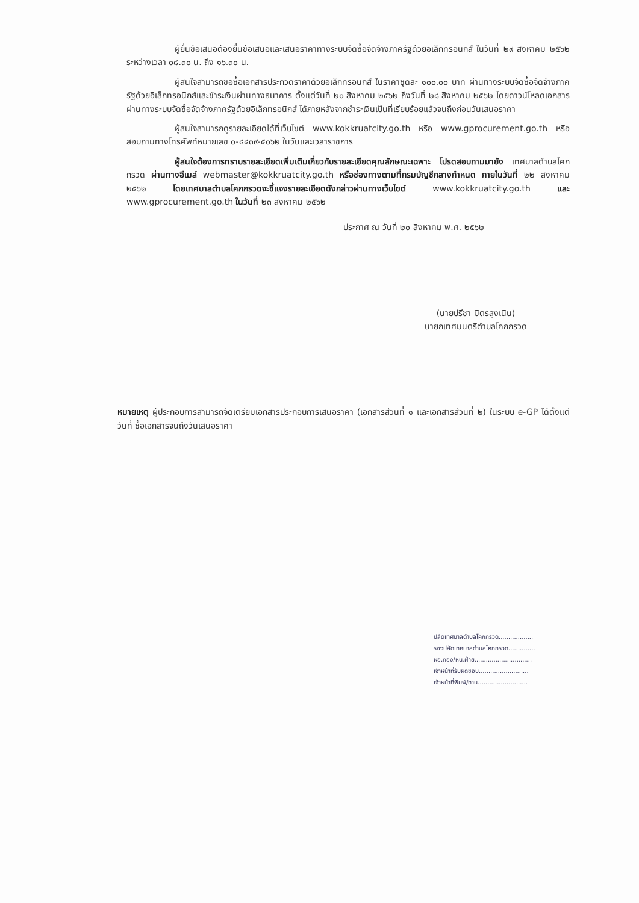ผู้ยื่นข้อเสนอต้องยื่นข้อเสนอและเสนอราคาทางระบบจัดซื้อจัดจ้างภาครัฐด้วยอิเล็กทรอนิกส์ ในวันที่ ๒๙ สิงหาคม ๒๕๖๒ ระหว่างเวลา ๐๘.๓๐ น. ถึง ๑๖.๓๐ น.
ผู้สนใจสามารถขอซื้อเอกสารประกวดราคาด้วยอิเล็กทรอนิกส์ ในราคาชุดละ ๑๐๐.๐๐ บาท ผ่านทางระบบจัดซื้อจัดจ้างภาครัฐด้วยอิเล็กทรอนิกส์และชำระเงินผ่านทางธนาคาร ตั้งแต่วันที่ ๒๐ สิงหาคม ๒๕๖๒ ถึงวันที่ ๒๘ สิงหาคม ๒๕๖๒ โดยดาวน์โหลดเอกสารผ่านทางระบบจัดซื้อจัดจ้างภาครัฐด้วยอิเล็กทรอนิกส์ ได้ภายหลังจากชำระเงินเป็นที่เรียบร้อยแล้วจนถึงก่อนวันเสนอราคา
ผู้สนใจสามารถดูรายละเอียดได้ที่เว็บไซต์ www.kokkruatcity.go.th หรือ www.gprocurement.go.th หรือสอบถามทางโทรศัพท์หมายเลข ๐-๔๔๓๙-๕๐๖๒ ในวันและเวลาราชการ
ผู้สนใจต้องการทราบรายละเอียดเพิ่มเติมเกี่ยวกับรายละเอียดคุณลักษณะเฉพาะ โปรดสอบถามมายัง เทศบาลตำบลโคกกรวด ผ่านทางอีเมล์ webmaster@kokkruatcity.go.th หรือช่องทางตามที่กรมบัญชีกลางกำหนด ภายในวันที่ ๒๒ สิงหาคม ๒๕๖๒ โดยเทศบาลตำบลโคกกรวดจะชี้แจงรายละเอียดดังกล่าวผ่านทางเว็บไซต์ www.kokkruatcity.go.th และ www.gprocurement.go.th ในวันที่ ๒๓ สิงหาคม ๒๕๖๒
ประกาศ ณ วันที่ ๒๐ สิงหาคม พ.ศ. ๒๕๖๒
(นายปรีชา มิตรสูงเนิน)
นายกเทศมนตรีตำบลโคกกรวด
หมายเหตุ ผู้ประกอบการสามารถจัดเตรียมเอกสารประกอบการเสนอราคา (เอกสารส่วนที่ ๑ และเอกสารส่วนที่ ๒) ในระบบ e-GP ได้ตั้งแต่วันที่ ซื้อเอกสารจนถึงวันเสนอราคา
ปลัดเทศบาลตำบลโคกกรวด..................
รองปลัดเทศบาลตำบลโคกกรวด..............
ผอ.กอง/หน.ฝ่าย..............................
เจ้าหน้าที่รับผิดชอบ..........................
เจ้าหน้าที่พิมพ์/ทาน..........................